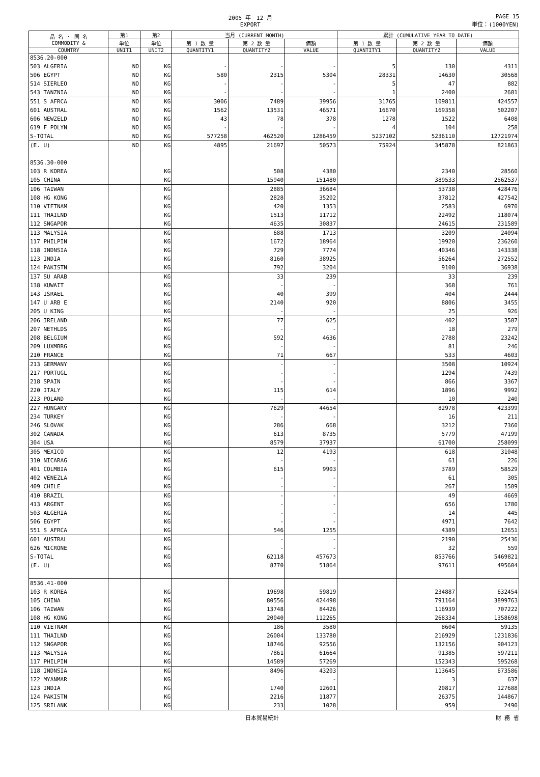2005 年　12 月
EXPORT PAGE 15
単位：(1000YEN)
| 品 名 ・ 国 名 COMMODITY & | 第1 | 第2 | 当月 (CURRENT MONTH) | | | 累計 (CUMULATIVE YEAR TO DATE) | | |
| --- | --- | --- | --- | --- | --- | --- | --- | --- |
| | 単位 | 単位 | 第 1 数 量 | 第 2 数 量 | 価額 | 第 1 数 量 | 第 2 数 量 | 価額 |
| COUNTRY | UNIT1 | UNIT2 | QUANTITY1 | QUANTITY2 | VALUE | QUANTITY1 | QUANTITY2 | VALUE |
| 8536.20-000 | | | | | | | | |
| 503 ALGERIA | NO | KG | - | - | - | 5 | 130 | 4311 |
| 506 EGYPT | NO | KG | 580 | 2315 | 5304 | 28331 | 14630 | 30568 |
| 514 SIERLEO | NO | KG | - | - | - | 5 | 47 | 882 |
| 543 TANZNIA | NO | KG | - | - | - | 1 | 2400 | 2681 |
| 551 S AFRCA | NO | KG | 3006 | 7489 | 39956 | 31765 | 109811 | 424557 |
| 601 AUSTRAL | NO | KG | 1562 | 13531 | 46571 | 16670 | 169358 | 502207 |
| 606 NEWZELD | NO | KG | 43 | 78 | 378 | 1278 | 1522 | 6408 |
| 619 F POLYN | NO | KG | - | - | - | 4 | 104 | 258 |
| S-TOTAL | NO | KG | 577258 | 462520 | 1286459 | 5237102 | 5236110 | 12721974 |
| (E. U) | NO | KG | 4895 | 21697 | 50573 | 75924 | 345878 | 821863 |
| 8536.30-000 | | | | | | | | |
| 103 R KOREA | | KG | | 508 | 4380 | | 2340 | 28560 |
| 105 CHINA | | KG | | 15940 | 151480 | | 389533 | 2562537 |
| 106 TAIWAN | | KG | | 2885 | 36684 | | 53738 | 428476 |
| 108 HG KONG | | KG | | 2828 | 35202 | | 37812 | 427542 |
| 110 VIETNAM | | KG | | 420 | 1353 | | 2583 | 6970 |
| 111 THAILND | | KG | | 1513 | 11712 | | 22492 | 118074 |
| 112 SNGAPOR | | KG | | 4635 | 30837 | | 24615 | 231589 |
| 113 MALYSIA | | KG | | 688 | 1713 | | 3209 | 24094 |
| 117 PHILPIN | | KG | | 1672 | 18964 | | 19920 | 236260 |
| 118 INDNSIA | | KG | | 729 | 7774 | | 40346 | 143338 |
| 123 INDIA | | KG | | 8160 | 38925 | | 56264 | 272552 |
| 124 PAKISTN | | KG | | 792 | 3204 | | 9100 | 36938 |
| 137 SU ARAB | | KG | | 33 | 239 | | 33 | 239 |
| 138 KUWAIT | | KG | | - | - | | 368 | 761 |
| 143 ISRAEL | | KG | | 40 | 399 | | 404 | 2444 |
| 147 U ARB E | | KG | | 2140 | 920 | | 8806 | 3455 |
| 205 U KING | | KG | | - | - | | 25 | 926 |
| 206 IRELAND | | KG | | 77 | 625 | | 402 | 3587 |
| 207 NETHLDS | | KG | | - | - | | 18 | 279 |
| 208 BELGIUM | | KG | | 592 | 4636 | | 2788 | 23242 |
| 209 LUXMBRG | | KG | | - | - | | 81 | 246 |
| 210 FRANCE | | KG | | 71 | 667 | | 533 | 4603 |
| 213 GERMANY | | KG | | - | - | | 3508 | 10924 |
| 217 PORTUGL | | KG | | - | - | | 1294 | 7439 |
| 218 SPAIN | | KG | | - | - | | 866 | 3367 |
| 220 ITALY | | KG | | 115 | 614 | | 1896 | 9992 |
| 223 POLAND | | KG | | - | - | | 10 | 240 |
| 227 HUNGARY | | KG | | 7629 | 44654 | | 82978 | 423399 |
| 234 TURKEY | | KG | | - | - | | 16 | 211 |
| 246 SLOVAK | | KG | | 286 | 668 | | 3212 | 7360 |
| 302 CANADA | | KG | | 613 | 8735 | | 5779 | 47199 |
| 304 USA | | KG | | 8579 | 37937 | | 61700 | 258099 |
| 305 MEXICO | | KG | | 12 | 4193 | | 618 | 31048 |
| 310 NICARAG | | KG | | - | - | | 61 | 226 |
| 401 COLMBIA | | KG | | 615 | 9903 | | 3789 | 58529 |
| 402 VENEZLA | | KG | | - | - | | 61 | 305 |
| 409 CHILE | | KG | | - | - | | 267 | 1589 |
| 410 BRAZIL | | KG | | - | - | | 49 | 4669 |
| 413 ARGENT | | KG | | - | - | | 656 | 1780 |
| 503 ALGERIA | | KG | | - | - | | 14 | 445 |
| 506 EGYPT | | KG | | - | - | | 4971 | 7642 |
| 551 S AFRCA | | KG | | 546 | 1255 | | 4389 | 12651 |
| 601 AUSTRAL | | KG | | - | - | | 2190 | 25436 |
| 626 MICRONE | | KG | | - | - | | 32 | 559 |
| S-TOTAL | | KG | | 62118 | 457673 | | 853766 | 5469821 |
| (E. U) | | KG | | 8770 | 51864 | | 97611 | 495604 |
| 8536.41-000 | | | | | | | | |
| 103 R KOREA | | KG | | 19698 | 59819 | | 234887 | 632454 |
| 105 CHINA | | KG | | 80556 | 424498 | | 791164 | 3899763 |
| 106 TAIWAN | | KG | | 13748 | 84426 | | 116939 | 707222 |
| 108 HG KONG | | KG | | 20040 | 112265 | | 268334 | 1358698 |
| 110 VIETNAM | | KG | | 186 | 3580 | | 8604 | 59135 |
| 111 THAILND | | KG | | 26004 | 133780 | | 216929 | 1231836 |
| 112 SNGAPOR | | KG | | 18746 | 92556 | | 132156 | 904123 |
| 113 MALYSIA | | KG | | 7861 | 61664 | | 91385 | 597211 |
| 117 PHILPIN | | KG | | 14589 | 57269 | | 152343 | 595268 |
| 118 INDNSIA | | KG | | 8496 | 43203 | | 113645 | 673586 |
| 122 MYANMAR | | KG | | - | - | | 3 | 637 |
| 123 INDIA | | KG | | 1740 | 12601 | | 20817 | 127688 |
| 124 PAKISTN | | KG | | 2216 | 11877 | | 26375 | 144867 |
| 125 SRILANK | | KG | | 233 | 1028 | | 959 | 2490 |
日本貿易統計 財 務 省